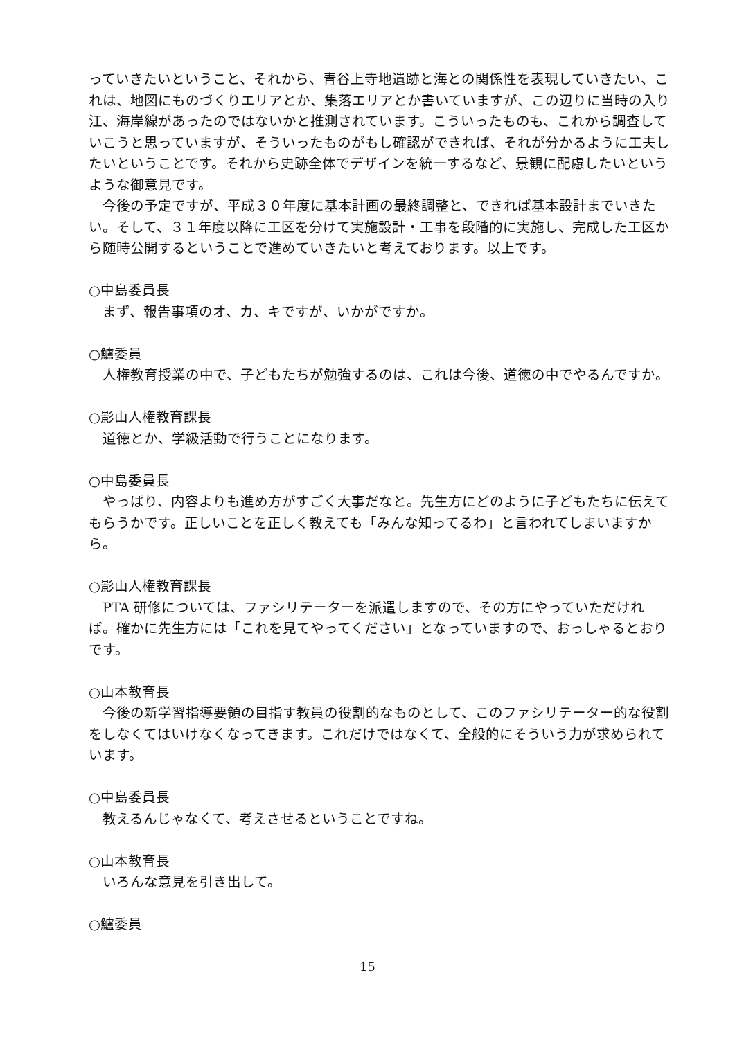っていきたいということ、それから、青谷上寺地遺跡と海との関係性を表現していきたい、これは、地図にものづくりエリアとか、集落エリアとか書いていますが、この辺りに当時の入り江、海岸線があったのではないかと推測されています。こういったものも、これから調査していこうと思っていますが、そういったものがもし確認ができれば、それが分かるように工夫したいということです。それから史跡全体でデザインを統一するなど、景観に配慮したいというような御意見です。
今後の予定ですが、平成３０年度に基本計画の最終調整と、できれば基本設計までいきたい。そして、３１年度以降に工区を分けて実施設計・工事を段階的に実施し、完成した工区から随時公開するということで進めていきたいと考えております。以上です。
○中島委員長
まず、報告事項のオ、カ、キですが、いかがですか。
○鱸委員
人権教育授業の中で、子どもたちが勉強するのは、これは今後、道徳の中でやるんですか。
○影山人権教育課長
道徳とか、学級活動で行うことになります。
○中島委員長
やっぱり、内容よりも進め方がすごく大事だなと。先生方にどのように子どもたちに伝えてもらうかです。正しいことを正しく教えても「みんな知ってるわ」と言われてしまいますから。
○影山人権教育課長
PTA 研修については、ファシリテーターを派遣しますので、その方にやっていただければ。確かに先生方には「これを見てやってください」となっていますので、おっしゃるとおりです。
○山本教育長
今後の新学習指導要領の目指す教員の役割的なものとして、このファシリテーター的な役割をしなくてはいけなくなってきます。これだけではなくて、全般的にそういう力が求められています。
○中島委員長
教えるんじゃなくて、考えさせるということですね。
○山本教育長
いろんな意見を引き出して。
○鱸委員
15